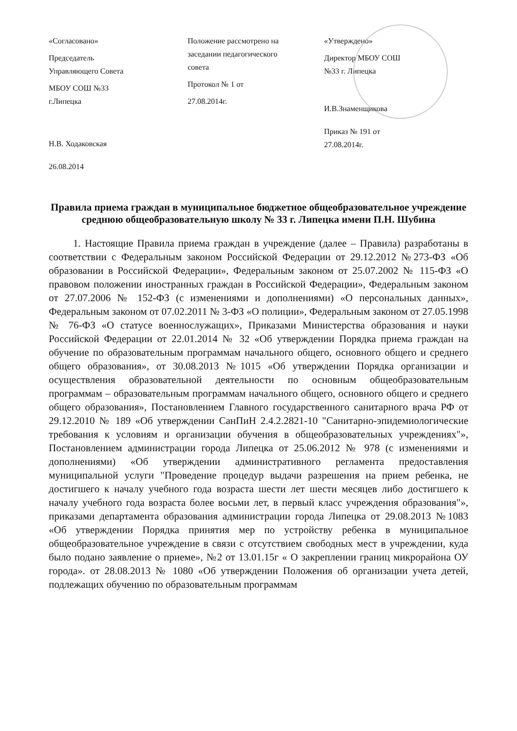«Согласовано»
Председатель
Управляющего Совета
МБОУ СОШ №33
г.Липецка
Н.В. Ходаковская
26.08.2014
Положение рассмотрено на
заседании педагогического
совета
Протокол № 1 от
27.08.2014г.
«Утверждено»
Директор МБОУ СОШ
№33 г. Липецка
И.В.Знаменщикова
Приказ № 191 от
27.08.2014г.
Правила приема граждан в муниципальное бюджетное общеобразовательное учреждение среднюю общеобразовательную школу № 33 г. Липецка имени П.Н. Шубина
1. Настоящие Правила приема граждан в учреждение (далее – Правила) разработаны в соответствии с Федеральным законом Российской Федерации от 29.12.2012 №273-ФЗ «Об образовании в Российской Федерации», Федеральным законом от 25.07.2002 № 115-ФЗ «О правовом положении иностранных граждан в Российской Федерации», Федеральным законом от 27.07.2006 № 152-ФЗ (с изменениями и дополнениями) «О персональных данных», Федеральным законом от 07.02.2011 № 3-ФЗ «О полиции», Федеральным законом от 27.05.1998 № 76-ФЗ «О статусе военнослужащих», Приказами Министерства образования и науки Российской Федерации от 22.01.2014 № 32 «Об утверждении Порядка приема граждан на обучение по образовательным программам начального общего, основного общего и среднего общего образования», от 30.08.2013 №1015 «Об утверждении Порядка организации и осуществления образовательной деятельности по основным общеобразовательным программам – образовательным программам начального общего, основного общего и среднего общего образования», Постановлением Главного государственного санитарного врача РФ от 29.12.2010 № 189 «Об утверждении СанПиН 2.4.2.2821-10 "Санитарно-эпидемиологические требования к условиям и организации обучения в общеобразовательных учреждениях"», Постановлением администрации города Липецка от 25.06.2012 № 978 (с изменениями и дополнениями) «Об утверждении административного регламента предоставления муниципальной услуги "Проведение процедур выдачи разрешения на прием ребенка, не достигшего к началу учебного года возраста шести лет шести месяцев либо достигшего к началу учебного года возраста более восьми лет, в первый класс учреждения образования"», приказами департамента образования администрации города Липецка от 29.08.2013 №1083 «Об утверждении Порядка принятия мер по устройству ребенка в муниципальное общеобразовательное учреждение в связи с отсутствием свободных мест в учреждении, куда было подано заявление о приеме», №2 от 13.01.15г « О закреплении границ микрорайона ОУ города». от 28.08.2013 № 1080 «Об утверждении Положения об организации учета детей, подлежащих обучению по образовательным программам